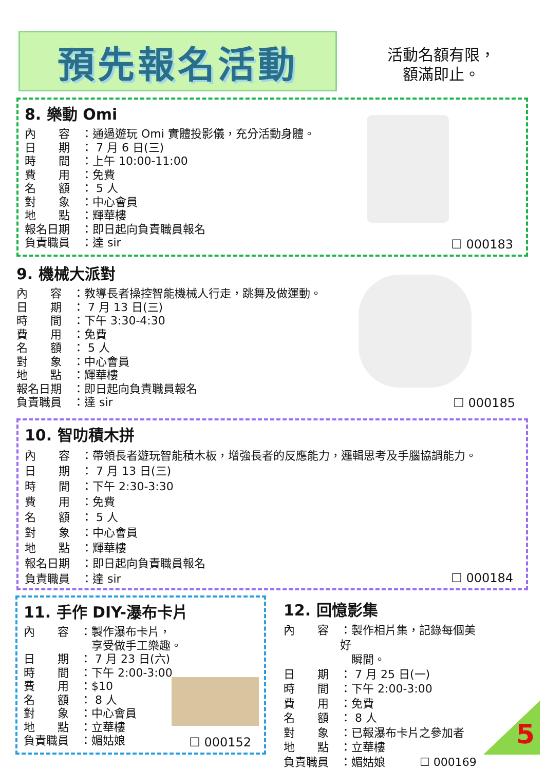預先報名活動
活動名額有限，
額滿即止。
8. 樂動 Omi
內　　容 ：通過遊玩 Omi 實體投影儀，充分活動身體。
日　　期 ： 7 月 6 日(三)
時　　間 ：上午 10:00-11:00
費　　用 ：免費
名　　額 ： 5 人
對　　象 ：中心會員
地　　點 ：輝華樓
報名日期 ：即日起向負責職員報名
負責職員 ：達 sir
☐ 000183
9. 機械大派對
內　　容 ：教導長者操控智能機械人行走，跳舞及做運動。
日　　期 ： 7 月 13 日(三)
時　　間 ：下午 3:30-4:30
費　　用 ：免費
名　　額 ： 5 人
對　　象 ：中心會員
地　　點 ：輝華樓
報名日期 ：即日起向負責職員報名
負責職員 ：達 sir
☐ 000185
10. 智叻積木拼
內　　容 ：帶領長者遊玩智能積木板，增強長者的反應能力，邏輯思考及手腦協調能力。
日　　期 ： 7 月 13 日(三)
時　　間 ：下午 2:30-3:30
費　　用 ：免費
名　　額 ： 5 人
對　　象 ：中心會員
地　　點 ：輝華樓
報名日期 ：即日起向負責職員報名
負責職員 ：達 sir
☐ 000184
11. 手作 DIY-瀑布卡片
內　　容 ：製作瀑布卡片，
　享受做手工樂趣。
日　　期 ： 7 月 23 日(六)
時　　間 ：下午 2:00-3:00
費　　用 ：$10
名　　額 ： 8 人
對　　象 ：中心會員
地　　點 ：立華樓
負責職員 ：媚姑娘
☐ 000152
12. 回憶影集
內　　容 ：製作相片集，記錄每個美好
　瞬間。
日　　期 ： 7 月 25 日(一)
時　　間 ：下午 2:00-3:00
費　　用 ：免費
名　　額 ： 8 人
對　　象 ：已報瀑布卡片之參加者
地　　點 ：立華樓
負責職員 ：媚姑娘 ☐ 000169
5